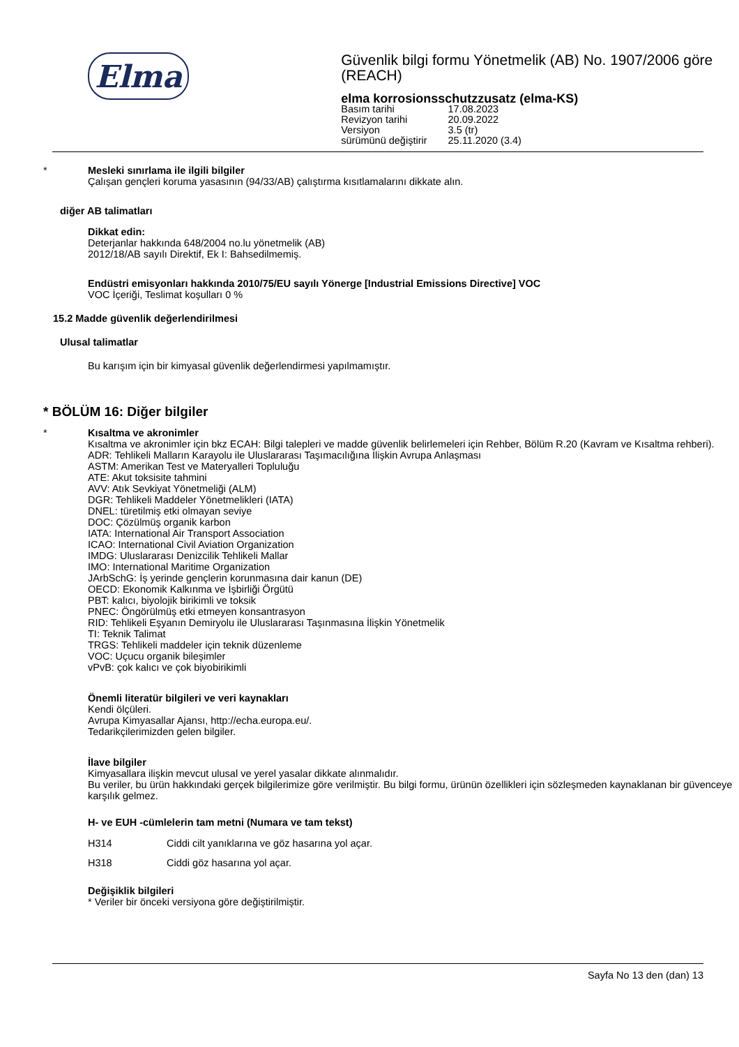Elma
Güvenlik bilgi formu Yönetmelik (AB) No. 1907/2006 göre (REACH)
elma korrosionsschutzzusatz (elma-KS)
| Basım tarihi | 17.08.2023 |
| Revizyon tarihi | 20.09.2022 |
| Versiyon | 3.5 (tr) |
| sürümünü değiştirir | 25.11.2020 (3.4) |
*
Mesleki sınırlama ile ilgili bilgiler
Çalışan gençleri koruma yasasının (94/33/AB) çalıştırma kısıtlamalarını dikkate alın.
diğer AB talimatları
Dikkat edin:
Deterjanlar hakkında 648/2004 no.lu yönetmelik (AB)
2012/18/AB sayılı Direktif, Ek I: Bahsedilmemiş.
Endüstri emisyonları hakkında 2010/75/EU sayılı Yönerge [Industrial Emissions Directive] VOC
VOC İçeriği, Teslimat koşulları 0 %
15.2 Madde güvenlik değerlendirilmesi
Ulusal talimatlar
Bu karışım için bir kimyasal güvenlik değerlendirmesi yapılmamıştır.
* BÖLÜM 16: Diğer bilgiler
*
Kısaltma ve akronimler
Kısaltma ve akronimler için bkz ECAH: Bilgi talepleri ve madde güvenlik belirlemeleri için Rehber, Bölüm R.20 (Kavram ve Kısaltma rehberi).
ADR: Tehlikeli Malların Karayolu ile Uluslararası Taşımacılığına İlişkin Avrupa Anlaşması
ASTM: Amerikan Test ve Materyalleri Topluluğu
ATE: Akut toksisite tahmini
AVV: Atık Sevkiyat Yönetmeliği (ALM)
DGR: Tehlikeli Maddeler Yönetmelikleri (IATA)
DNEL: türetilmiş etki olmayan seviye
DOC: Çözülmüş organik karbon
IATA: International Air Transport Association
ICAO: International Civil Aviation Organization
IMDG: Uluslararası Denizcilik Tehlikeli Mallar
IMO: International Maritime Organization
JArbSchG: İş yerinde gençlerin korunmasına dair kanun (DE)
OECD: Ekonomik Kalkınma ve İşbirliği Örgütü
PBT: kalıcı, biyolojik birikimli ve toksik
PNEC: Öngörülmüş etki etmeyen konsantrasyon
RID: Tehlikeli Eşyanın Demiryolu ile Uluslararası Taşınmasına İlişkin Yönetmelik
TI: Teknik Talimat
TRGS: Tehlikeli maddeler için teknik düzenleme
VOC: Uçucu organik bileşimler
vPvB: çok kalıcı ve çok biyobirikimli
Önemli literatür bilgileri ve veri kaynakları
Kendi ölçüleri.
Avrupa Kimyasallar Ajansı, http://echa.europa.eu/.
Tedarikçilerimizden gelen bilgiler.
İlave bilgiler
Kimyasallara ilişkin mevcut ulusal ve yerel yasalar dikkate alınmalıdır.
Bu veriler, bu ürün hakkındaki gerçek bilgilerimize göre verilmiştir. Bu bilgi formu, ürünün özellikleri için sözleşmeden kaynaklanan bir güvenceye karşılık gelmez.
H- ve EUH -cümlelerin tam metni (Numara ve tam tekst)
| H314 | Ciddi cilt yanıklarına ve göz hasarına yol açar. |
| H318 | Ciddi göz hasarına yol açar. |
Değişiklik bilgileri
* Veriler bir önceki versiyona göre değiştirilmiştir.
Sayfa No 13 den (dan) 13